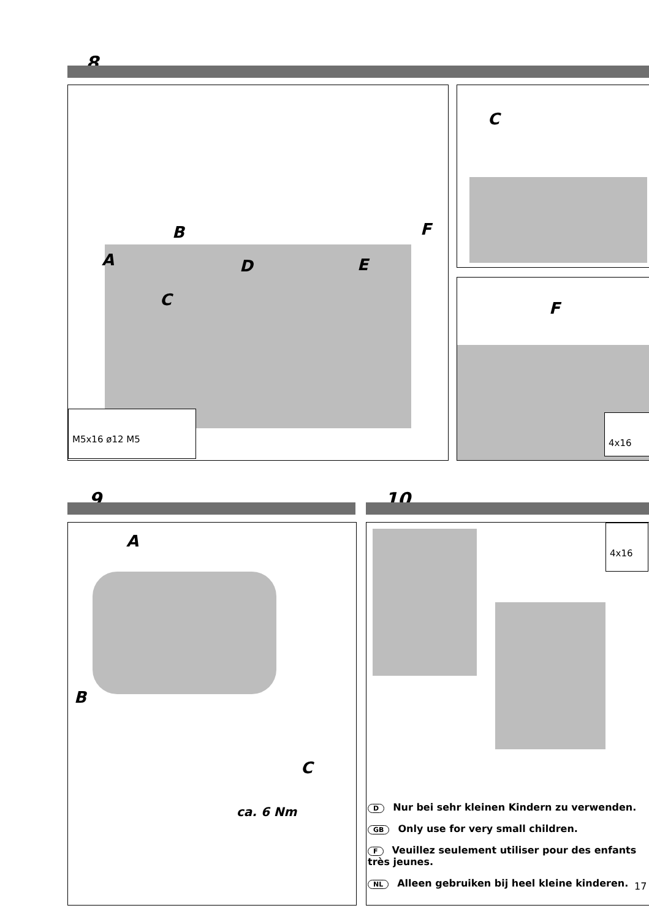8
A
B
C
D E
F
M5x16 ø12 M5
C
F
4x16
9 10
A
B
C
ca. 6 Nm
4x16
D Nur bei sehr kleinen Kindern zu verwenden.
GB Only use for very small children.
F Veuillez seulement utiliser pour des enfants très jeunes.
NL Alleen gebruiken bij heel kleine kinderen.
17